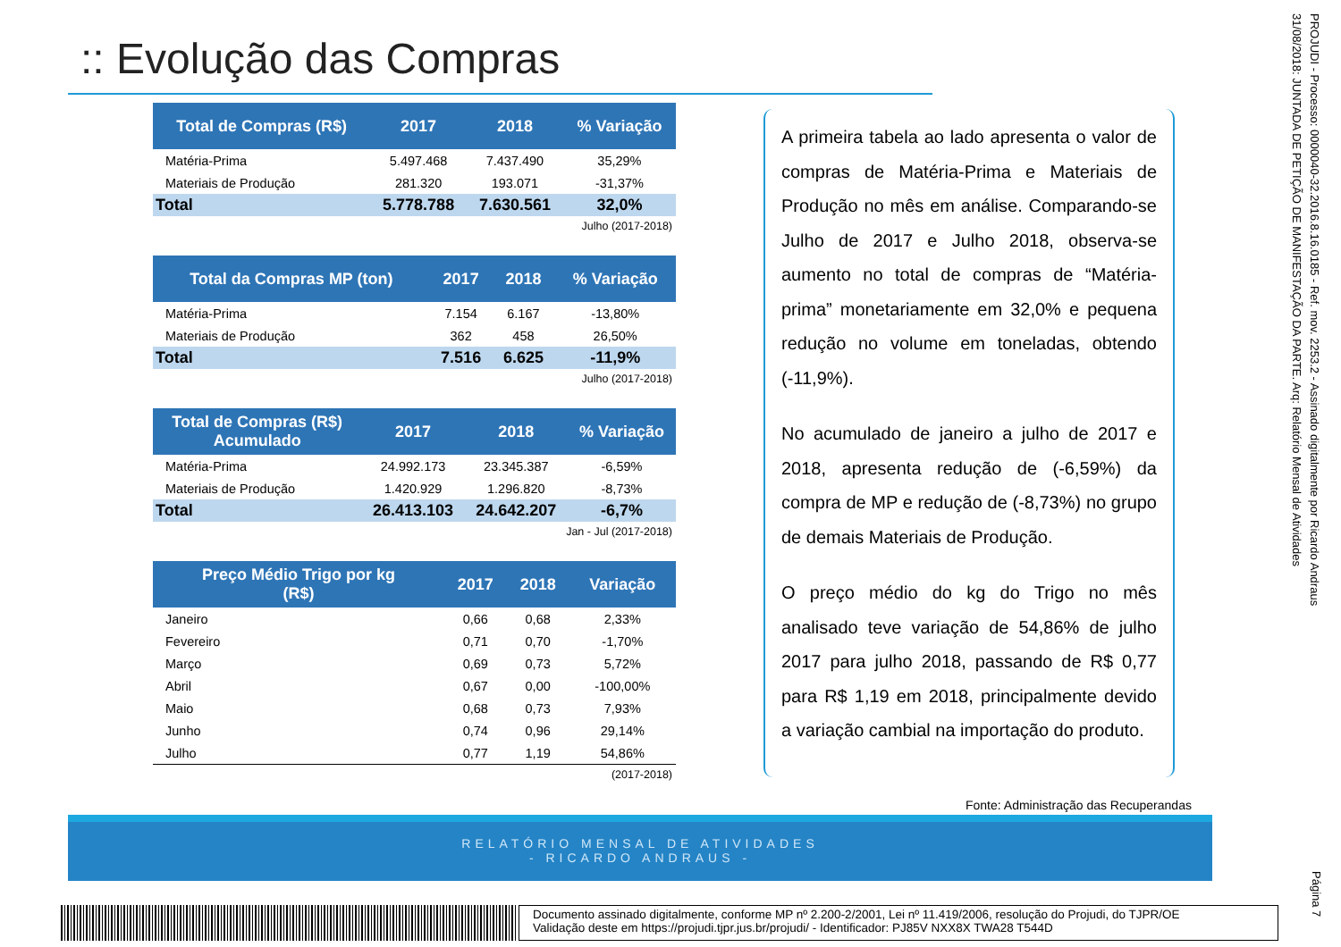:: Evolução das Compras
| Total de Compras (R$) | 2017 | 2018 | % Variação |
| --- | --- | --- | --- |
| Matéria-Prima | 5.497.468 | 7.437.490 | 35,29% |
| Materiais de Produção | 281.320 | 193.071 | -31,37% |
| Total | 5.778.788 | 7.630.561 | 32,0% |
Julho (2017-2018)
| Total da Compras MP (ton) | 2017 | 2018 | % Variação |
| --- | --- | --- | --- |
| Matéria-Prima | 7.154 | 6.167 | -13,80% |
| Materiais de Produção | 362 | 458 | 26,50% |
| Total | 7.516 | 6.625 | -11,9% |
Julho (2017-2018)
| Total de Compras (R$) Acumulado | 2017 | 2018 | % Variação |
| --- | --- | --- | --- |
| Matéria-Prima | 24.992.173 | 23.345.387 | -6,59% |
| Materiais de Produção | 1.420.929 | 1.296.820 | -8,73% |
| Total | 26.413.103 | 24.642.207 | -6,7% |
Jan - Jul (2017-2018)
| Preço Médio Trigo por kg (R$) | 2017 | 2018 | Variação |
| --- | --- | --- | --- |
| Janeiro | 0,66 | 0,68 | 2,33% |
| Fevereiro | 0,71 | 0,70 | -1,70% |
| Março | 0,69 | 0,73 | 5,72% |
| Abril | 0,67 | 0,00 | -100,00% |
| Maio | 0,68 | 0,73 | 7,93% |
| Junho | 0,74 | 0,96 | 29,14% |
| Julho | 0,77 | 1,19 | 54,86% |
(2017-2018)
A primeira tabela ao lado apresenta o valor de compras de Matéria-Prima e Materiais de Produção no mês em análise. Comparando-se Julho de 2017 e Julho 2018, observa-se aumento no total de compras de “Matéria-prima” monetariamente em 32,0% e pequena redução no volume em toneladas, obtendo (-11,9%).
No acumulado de janeiro a julho de 2017 e 2018, apresenta redução de (-6,59%) da compra de MP e redução de (-8,73%) no grupo de demais Materiais de Produção.
O preço médio do kg do Trigo no mês analisado teve variação de 54,86% de julho 2017 para julho 2018, passando de R$ 0,77 para R$ 1,19 em 2018, principalmente devido a variação cambial na importação do produto.
Fonte: Administração das Recuperandas
RELATÓRIO MENSAL DE ATIVIDADES
- RICARDO ANDRAUS -
PROJUDI - Processo: 0000040-32.2016.8.16.0185 - Ref. mov. 2253.2 - Assinado digitalmente por Ricardo Andraus
31/08/2018: JUNTADA DE PETIÇÃO DE MANIFESTAÇÃO DA PARTE. Arq: Relatório Mensal de Atividades
Página 7
Documento assinado digitalmente, conforme MP nº 2.200-2/2001, Lei nº 11.419/2006, resolução do Projudi, do TJPR/OE
Validação deste em https://projudi.tjpr.jus.br/projudi/ - Identificador: PJ85V NXX8X TWA28 T544D